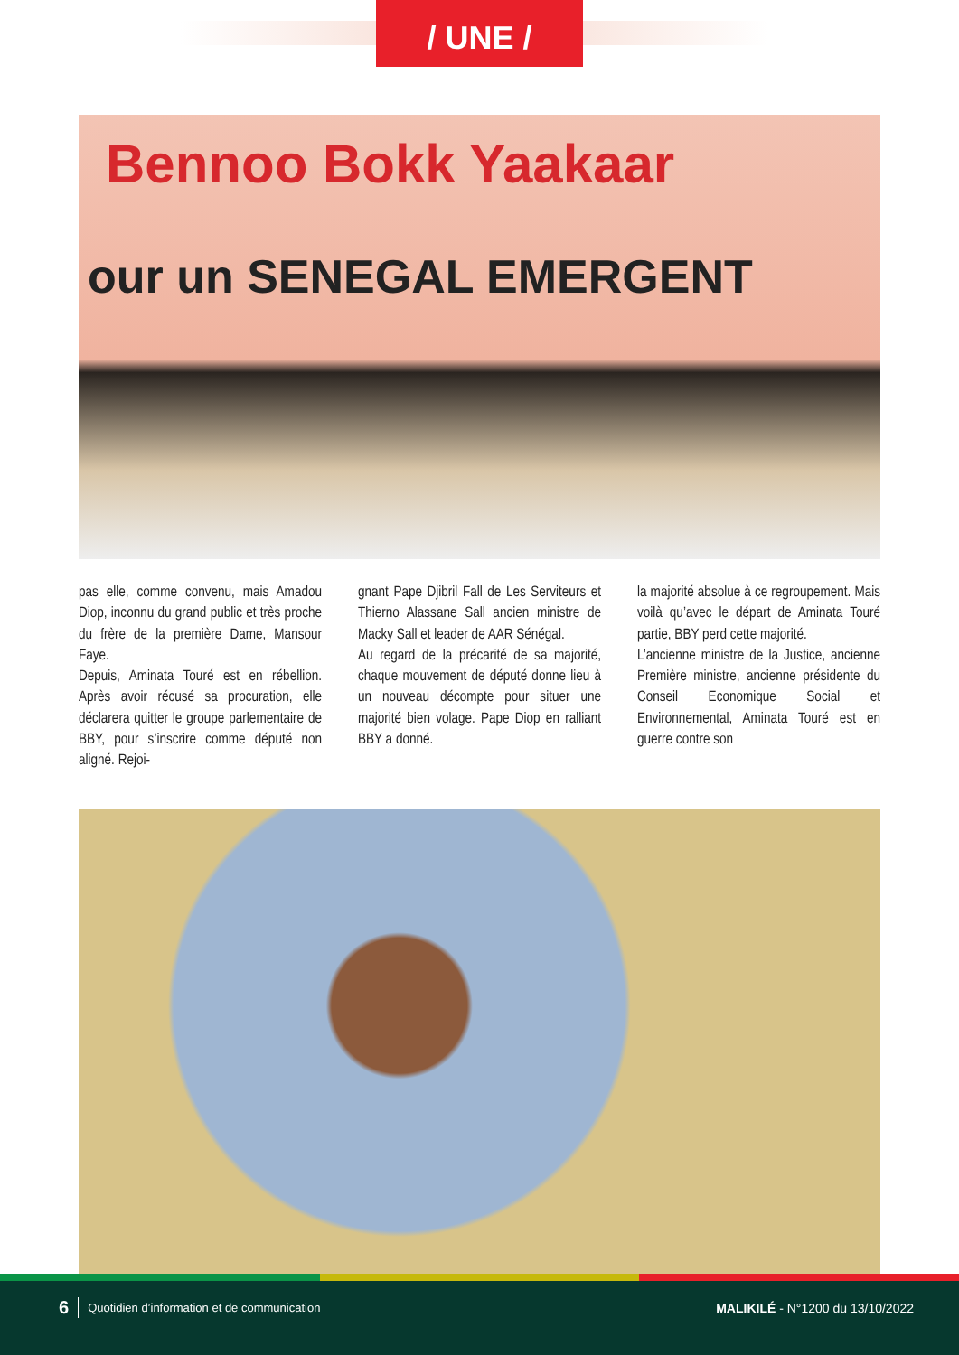/ UNE /
Bennoo Bokk Yaakaar
our un SENEGAL EMERGENT
pas elle, comme convenu, mais Amadou Diop, inconnu du grand public et très proche du frère de la première Dame, Mansour Faye.
Depuis, Aminata Touré est en rébellion. Après avoir récusé sa procuration, elle déclarera quitter le groupe parlementaire de BBY, pour s’inscrire comme député non aligné. Rejoi-
gnant Pape Djibril Fall de Les Serviteurs et Thierno Alassane Sall ancien ministre de Macky Sall et leader de AAR Sénégal.
Au regard de la précarité de sa majorité, chaque mouvement de député donne lieu à un nouveau décompte pour situer une majorité bien volage. Pape Diop en ralliant BBY a donné.
la majorité absolue à ce regroupement. Mais voilà qu’avec le départ de Aminata Touré partie, BBY perd cette majorité.
L’ancienne ministre de la Justice, ancienne Première ministre, ancienne présidente du Conseil Economique Social et Environnemental, Aminata Touré est en guerre contre son
6 Quotidien d’information et de communication MALIKILÉ - N°1200 du 13/10/2022